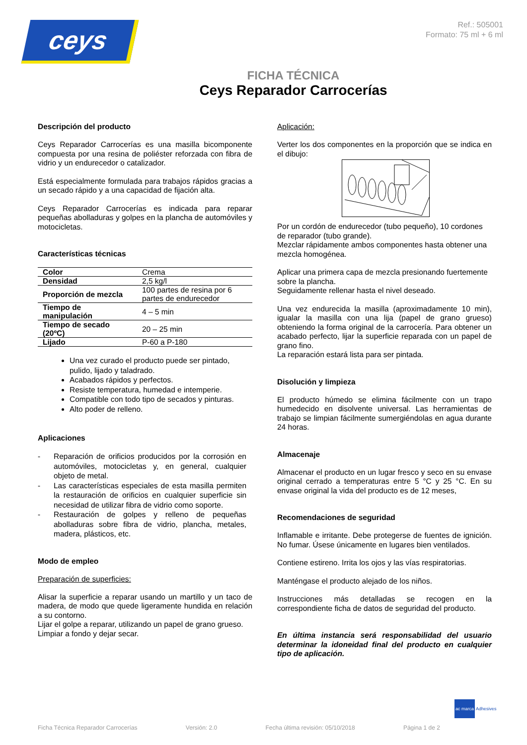ceys
Ref.: 505001
Formato: 75 ml + 6 ml
FICHA TÉCNICA
Ceys Reparador Carrocerías
Descripción del producto
Ceys Reparador Carrocerías es una masilla bicomponente compuesta por una resina de poliéster reforzada con fibra de vidrio y un endurecedor o catalizador.
Está especialmente formulada para trabajos rápidos gracias a un secado rápido y a una capacidad de fijación alta.
Ceys Reparador Carrocerías es indicada para reparar pequeñas abolladuras y golpes en la plancha de automóviles y motocicletas.
Características técnicas
| Color | Crema |
| Densidad | 2,5 kg/l |
| Proporción de mezcla | 100 partes de resina por 6 partes de endurecedor |
| Tiempo de manipulación | 4 – 5 min |
| Tiempo de secado (20ºC) | 20 – 25 min |
| Lijado | P-60 a P-180 |
Una vez curado el producto puede ser pintado, pulido, lijado y taladrado.
Acabados rápidos y perfectos.
Resiste temperatura, humedad e intemperie.
Compatible con todo tipo de secados y pinturas.
Alto poder de relleno.
Aplicaciones
- Reparación de orificios producidos por la corrosión en automóviles, motocicletas y, en general, cualquier objeto de metal.
- Las características especiales de esta masilla permiten la restauración de orificios en cualquier superficie sin necesidad de utilizar fibra de vidrio como soporte.
- Restauración de golpes y relleno de pequeñas abolladuras sobre fibra de vidrio, plancha, metales, madera, plásticos, etc.
Modo de empleo
Preparación de superficies:
Alisar la superficie a reparar usando un martillo y un taco de madera, de modo que quede ligeramente hundida en relación a su contorno.
Lijar el golpe a reparar, utilizando un papel de grano grueso.
Limpiar a fondo y dejar secar.
Aplicación:
Verter los dos componentes en la proporción que se indica en el dibujo:
Por un cordón de endurecedor (tubo pequeño), 10 cordones de reparador (tubo grande).
Mezclar rápidamente ambos componentes hasta obtener una mezcla homogénea.
Aplicar una primera capa de mezcla presionando fuertemente sobre la plancha.
Seguidamente rellenar hasta el nivel deseado.
Una vez endurecida la masilla (aproximadamente 10 min), igualar la masilla con una lija (papel de grano grueso) obteniendo la forma original de la carrocería. Para obtener un acabado perfecto, lijar la superficie reparada con un papel de grano fino.
La reparación estará lista para ser pintada.
Disolución y limpieza
El producto húmedo se elimina fácilmente con un trapo humedecido en disolvente universal. Las herramientas de trabajo se limpian fácilmente sumergiéndolas en agua durante 24 horas.
Almacenaje
Almacenar el producto en un lugar fresco y seco en su envase original cerrado a temperaturas entre 5 °C y 25 °C. En su envase original la vida del producto es de 12 meses,
Recomendaciones de seguridad
Inflamable e irritante. Debe protegerse de fuentes de ignición. No fumar. Úsese únicamente en lugares bien ventilados.
Contiene estireno. Irrita los ojos y las vías respiratorias.
Manténgase el producto alejado de los niños.
Instrucciones más detalladas se recogen en la correspondiente ficha de datos de seguridad del producto.
En última instancia será responsabilidad del usuario determinar la idoneidad final del producto en cualquier tipo de aplicación.
ac marca Adhesives
Ficha Técnica Reparador Carrocerías Versión: 2.0 Fecha última revisión: 05/10/2018 Página 1 de 2